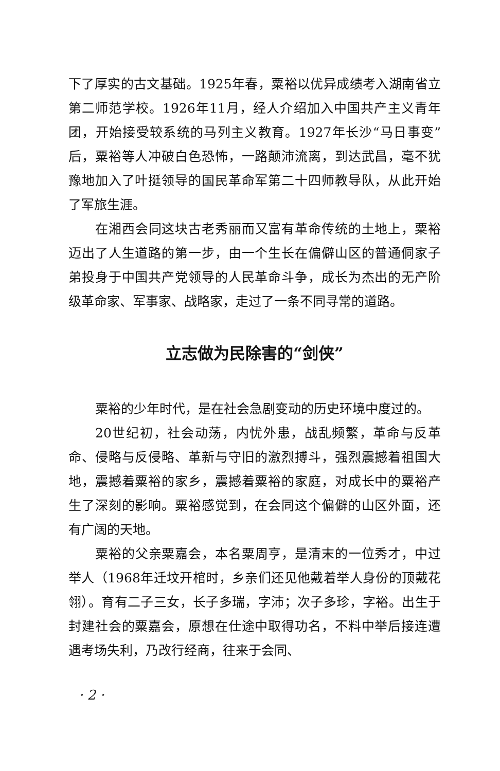下了厚实的古文基础。1925年春，粟裕以优异成绩考入湖南省立第二师范学校。1926年11月，经人介绍加入中国共产主义青年团，开始接受较系统的马列主义教育。1927年长沙“马日事变”后，粟裕等人冲破白色恐怖，一路颠沛流离，到达武昌，毫不犹豫地加入了叶挺领导的国民革命军第二十四师教导队，从此开始了军旅生涯。
在湘西会同这块古老秀丽而又富有革命传统的土地上，粟裕迈出了人生道路的第一步，由一个生长在偏僻山区的普通侗家子弟投身于中国共产党领导的人民革命斗争，成长为杰出的无产阶级革命家、军事家、战略家，走过了一条不同寻常的道路。
立志做为民除害的“剑侠”
粟裕的少年时代，是在社会急剧变动的历史环境中度过的。
20世纪初，社会动荡，内忧外患，战乱频繁，革命与反革命、侵略与反侵略、革新与守旧的激烈搏斗，强烈震撼着祖国大地，震撼着粟裕的家乡，震撼着粟裕的家庭，对成长中的粟裕产生了深刻的影响。粟裕感觉到，在会同这个偏僻的山区外面，还有广阔的天地。
粟裕的父亲粟嘉会，本名粟周亨，是清末的一位秀才，中过举人（1968年迁坟开棺时，乡亲们还见他戴着举人身份的顶戴花翎）。育有二子三女，长子多瑞，字沛；次子多珍，字裕。出生于封建社会的粟嘉会，原想在仕途中取得功名，不料中举后接连遭遇考场失利，乃改行经商，往来于会同、
· 2 ·